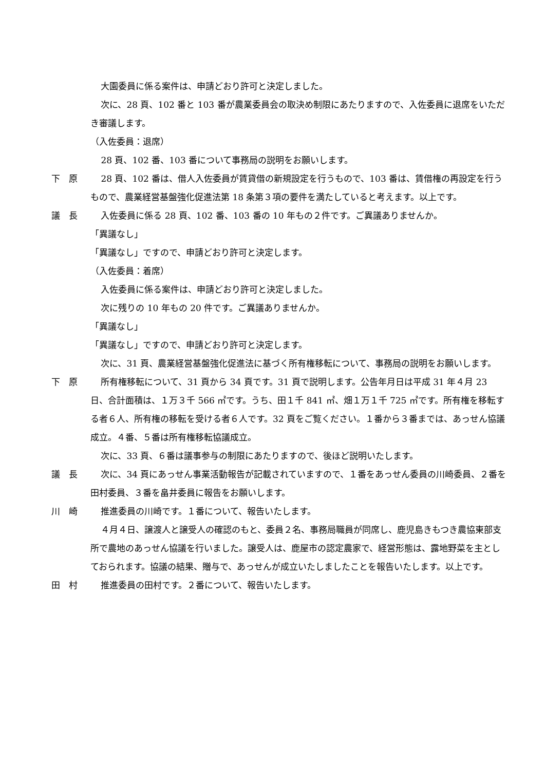大園委員に係る案件は、申請どおり許可と決定しました。
次に、28 頁、102 番と 103 番が農業委員会の取決め制限にあたりますので、入佐委員に退席をいただき審議します。
（入佐委員：退席）
28 頁、102 番、103 番について事務局の説明をお願いします。
下　原 28 頁、102 番は、借人入佐委員が賃貸借の新規設定を行うもので、103 番は、賃借権の再設定を行うもので、農業経営基盤強化促進法第 18 条第３項の要件を満たしていると考えます。以上です。
議　長 入佐委員に係る 28 頁、102 番、103 番の 10 年もの２件です。ご異議ありませんか。
「異議なし」
「異議なし」ですので、申請どおり許可と決定します。
（入佐委員：着席）
入佐委員に係る案件は、申請どおり許可と決定しました。
次に残りの 10 年もの 20 件です。ご異議ありませんか。
「異議なし」
「異議なし」ですので、申請どおり許可と決定します。
次に、31 頁、農業経営基盤強化促進法に基づく所有権移転について、事務局の説明をお願いします。
下　原 所有権移転について、31 頁から 34 頁です。31 頁で説明します。公告年月日は平成 31 年４月 23 日、合計面積は、１万３千 566 ㎡です。うち、田１千 841 ㎡、畑１万１千 725 ㎡です。所有権を移転する者６人、所有権の移転を受ける者６人です。32 頁をご覧ください。１番から３番までは、あっせん協議成立。４番、５番は所有権移転協議成立。
次に、33 頁、６番は議事参与の制限にあたりますので、後ほど説明いたします。
議　長 次に、34 頁にあっせん事業活動報告が記載されていますので、１番をあっせん委員の川崎委員、２番を田村委員、３番を畠井委員に報告をお願いします。
川　崎 推進委員の川崎です。１番について、報告いたします。
４月４日、譲渡人と譲受人の確認のもと、委員２名、事務局職員が同席し、鹿児島きもつき農協東部支所で農地のあっせん協議を行いました。譲受人は、鹿屋市の認定農家で、経営形態は、露地野菜を主としておられます。協議の結果、贈与で、あっせんが成立いたしましたことを報告いたします。以上です。
田　村 推進委員の田村です。２番について、報告いたします。